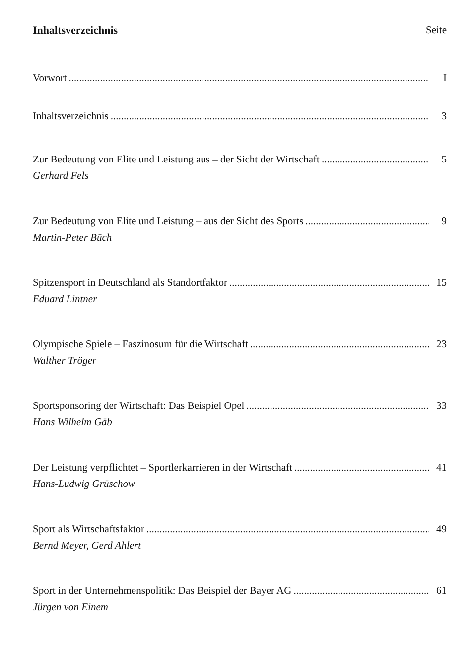Inhaltsverzeichnis Seite
Vorwort I
Inhaltsverzeichnis 3
Zur Bedeutung von Elite und Leistung aus – der Sicht der Wirtschaft 5
Gerhard Fels
Zur Bedeutung von Elite und Leistung – aus der Sicht des Sports 9
Martin-Peter Büch
Spitzensport in Deutschland als Standortfaktor 15
Eduard Lintner
Olympische Spiele – Faszinosum für die Wirtschaft 23
Walther Tröger
Sportsponsoring der Wirtschaft: Das Beispiel Opel 33
Hans Wilhelm Gäb
Der Leistung verpflichtet – Sportlerkarrieren in der Wirtschaft 41
Hans-Ludwig Grüschow
Sport als Wirtschaftsfaktor 49
Bernd Meyer, Gerd Ahlert
Sport in der Unternehmenspolitik: Das Beispiel der Bayer AG 61
Jürgen von Einem